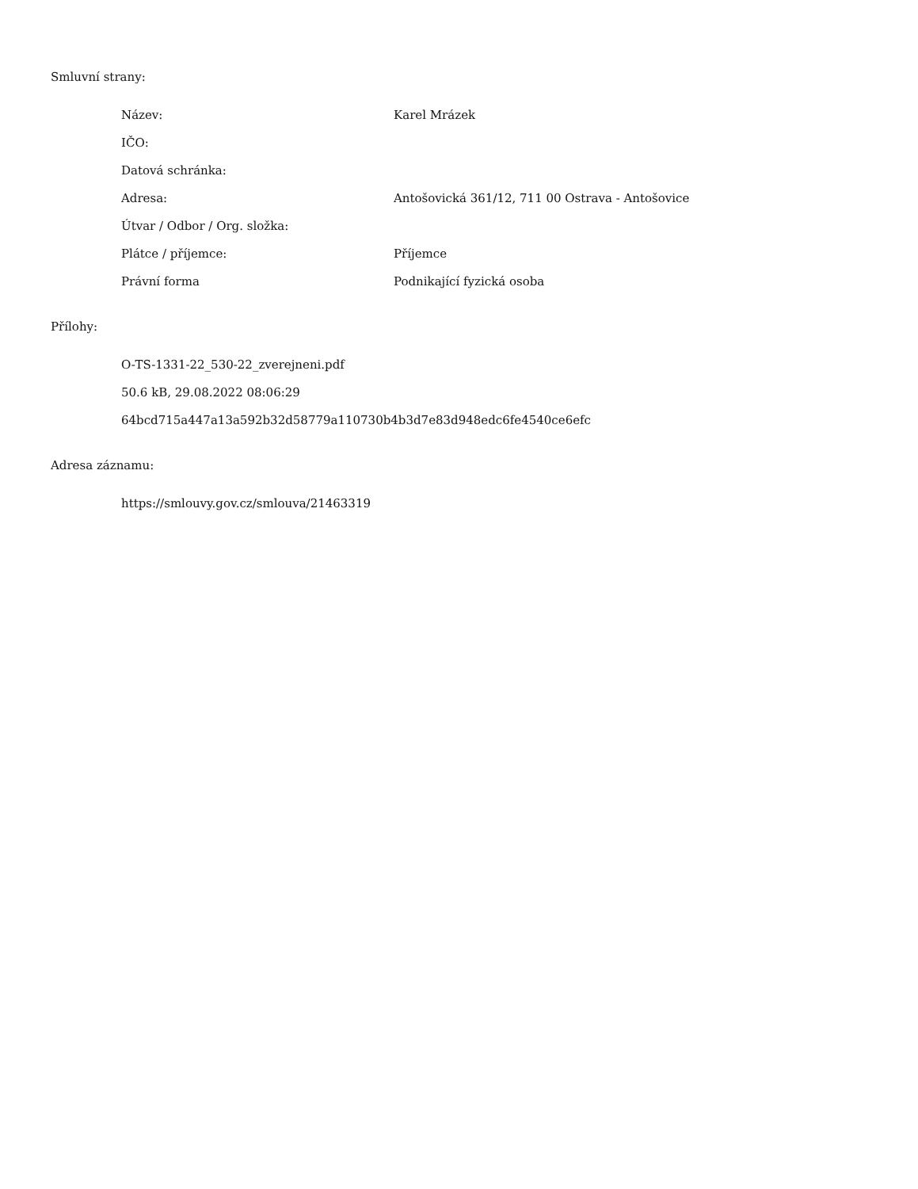Smluvní strany:
| Název: | Karel Mrázek |
| IČO: | |
| Datová schránka: | |
| Adresa: | Antošovická 361/12, 711 00 Ostrava - Antošovice |
| Útvar / Odbor / Org. složka: | |
| Plátce / příjemce: | Příjemce |
| Právní forma | Podnikající fyzická osoba |
Přílohy:
O-TS-1331-22_530-22_zverejneni.pdf
50.6 kB, 29.08.2022 08:06:29
64bcd715a447a13a592b32d58779a110730b4b3d7e83d948edc6fe4540ce6efc
Adresa záznamu:
https://smlouvy.gov.cz/smlouva/21463319